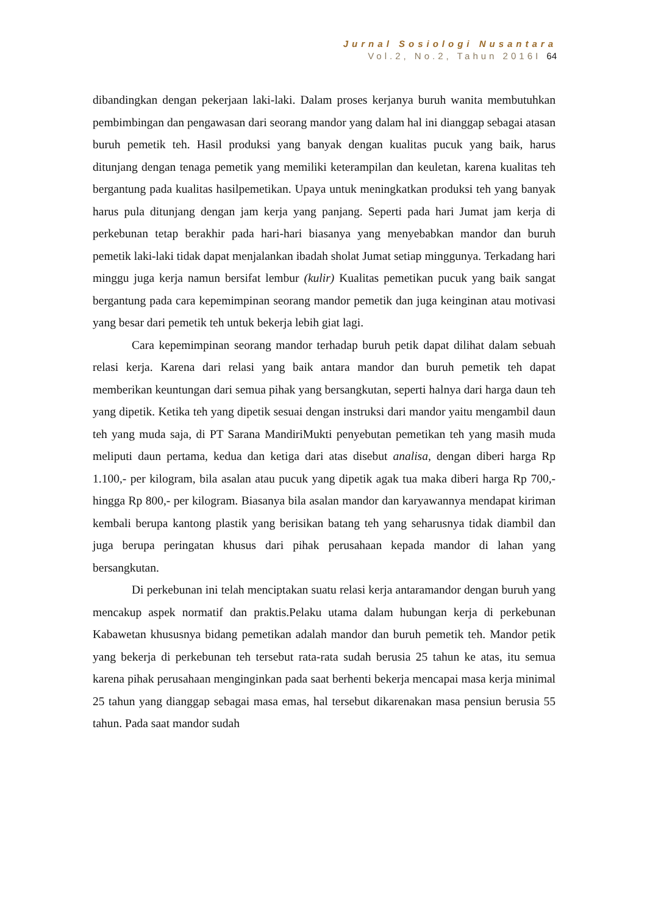Jurnal Sosiologi Nusantara
Vol.2, No.2, Tahun 2016I 64
dibandingkan dengan pekerjaan laki-laki. Dalam proses kerjanya buruh wanita membutuhkan pembimbingan dan pengawasan dari seorang mandor yang dalam hal ini dianggap sebagai atasan buruh pemetik teh. Hasil produksi yang banyak dengan kualitas pucuk yang baik, harus ditunjang dengan tenaga pemetik yang memiliki keterampilan dan keuletan, karena kualitas teh bergantung pada kualitas hasilpemetikan. Upaya untuk meningkatkan produksi teh yang banyak harus pula ditunjang dengan jam kerja yang panjang. Seperti pada hari Jumat jam kerja di perkebunan tetap berakhir pada hari-hari biasanya yang menyebabkan mandor dan buruh pemetik laki-laki tidak dapat menjalankan ibadah sholat Jumat setiap minggunya. Terkadang hari minggu juga kerja namun bersifat lembur (kulir) Kualitas pemetikan pucuk yang baik sangat bergantung pada cara kepemimpinan seorang mandor pemetik dan juga keinginan atau motivasi yang besar dari pemetik teh untuk bekerja lebih giat lagi.
Cara kepemimpinan seorang mandor terhadap buruh petik dapat dilihat dalam sebuah relasi kerja. Karena dari relasi yang baik antara mandor dan buruh pemetik teh dapat memberikan keuntungan dari semua pihak yang bersangkutan, seperti halnya dari harga daun teh yang dipetik. Ketika teh yang dipetik sesuai dengan instruksi dari mandor yaitu mengambil daun teh yang muda saja, di PT Sarana MandiriMukti penyebutan pemetikan teh yang masih muda meliputi daun pertama, kedua dan ketiga dari atas disebut analisa, dengan diberi harga Rp 1.100,- per kilogram, bila asalan atau pucuk yang dipetik agak tua maka diberi harga Rp 700,- hingga Rp 800,- per kilogram. Biasanya bila asalan mandor dan karyawannya mendapat kiriman kembali berupa kantong plastik yang berisikan batang teh yang seharusnya tidak diambil dan juga berupa peringatan khusus dari pihak perusahaan kepada mandor di lahan yang bersangkutan.
Di perkebunan ini telah menciptakan suatu relasi kerja antaramandor dengan buruh yang mencakup aspek normatif dan praktis.Pelaku utama dalam hubungan kerja di perkebunan Kabawetan khususnya bidang pemetikan adalah mandor dan buruh pemetik teh. Mandor petik yang bekerja di perkebunan teh tersebut rata-rata sudah berusia 25 tahun ke atas, itu semua karena pihak perusahaan menginginkan pada saat berhenti bekerja mencapai masa kerja minimal 25 tahun yang dianggap sebagai masa emas, hal tersebut dikarenakan masa pensiun berusia 55 tahun. Pada saat mandor sudah